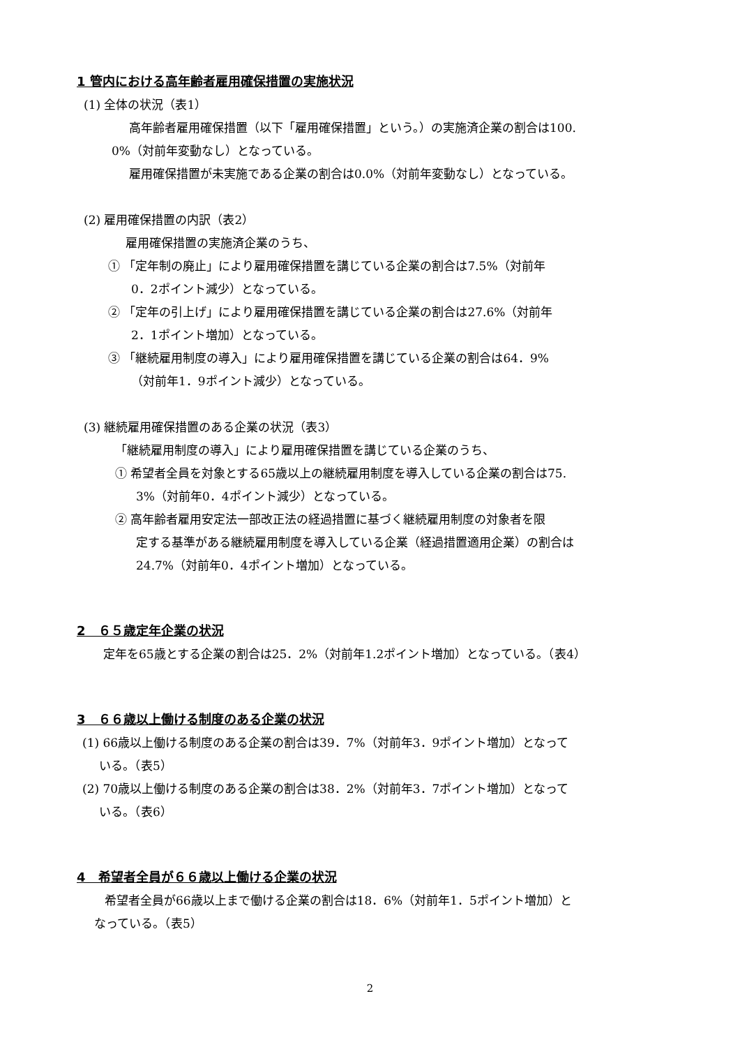1 管内における高年齢者雇用確保措置の実施状況
(1) 全体の状況（表1）
高年齢者雇用確保措置（以下「雇用確保措置」という。）の実施済企業の割合は100.
0%（対前年変動なし）となっている。
雇用確保措置が未実施である企業の割合は0.0%（対前年変動なし）となっている。
(2) 雇用確保措置の内訳（表2）
雇用確保措置の実施済企業のうち、
① 「定年制の廃止」により雇用確保措置を講じている企業の割合は7.5%（対前年
0．2ポイント減少）となっている。
② 「定年の引上げ」により雇用確保措置を講じている企業の割合は27.6%（対前年
2．1ポイント増加）となっている。
③ 「継続雇用制度の導入」により雇用確保措置を講じている企業の割合は64．9%
（対前年1．9ポイント減少）となっている。
(3) 継続雇用確保措置のある企業の状況（表3）
「継続雇用制度の導入」により雇用確保措置を講じている企業のうち、
① 希望者全員を対象とする65歳以上の継続雇用制度を導入している企業の割合は75.
3%（対前年0．4ポイント減少）となっている。
② 高年齢者雇用安定法一部改正法の経過措置に基づく継続雇用制度の対象者を限
定する基準がある継続雇用制度を導入している企業（経過措置適用企業）の割合は
24.7%（対前年0．4ポイント増加）となっている。
2　６５歳定年企業の状況
定年を65歳とする企業の割合は25．2%（対前年1.2ポイント増加）となっている。（表4）
3　６６歳以上働ける制度のある企業の状況
(1) 66歳以上働ける制度のある企業の割合は39．7%（対前年3．9ポイント増加）となって
いる。（表5）
(2) 70歳以上働ける制度のある企業の割合は38．2%（対前年3．7ポイント増加）となって
いる。（表6）
4　希望者全員が６６歳以上働ける企業の状況
希望者全員が66歳以上まで働ける企業の割合は18．6%（対前年1．5ポイント増加）と
なっている。（表5）
2